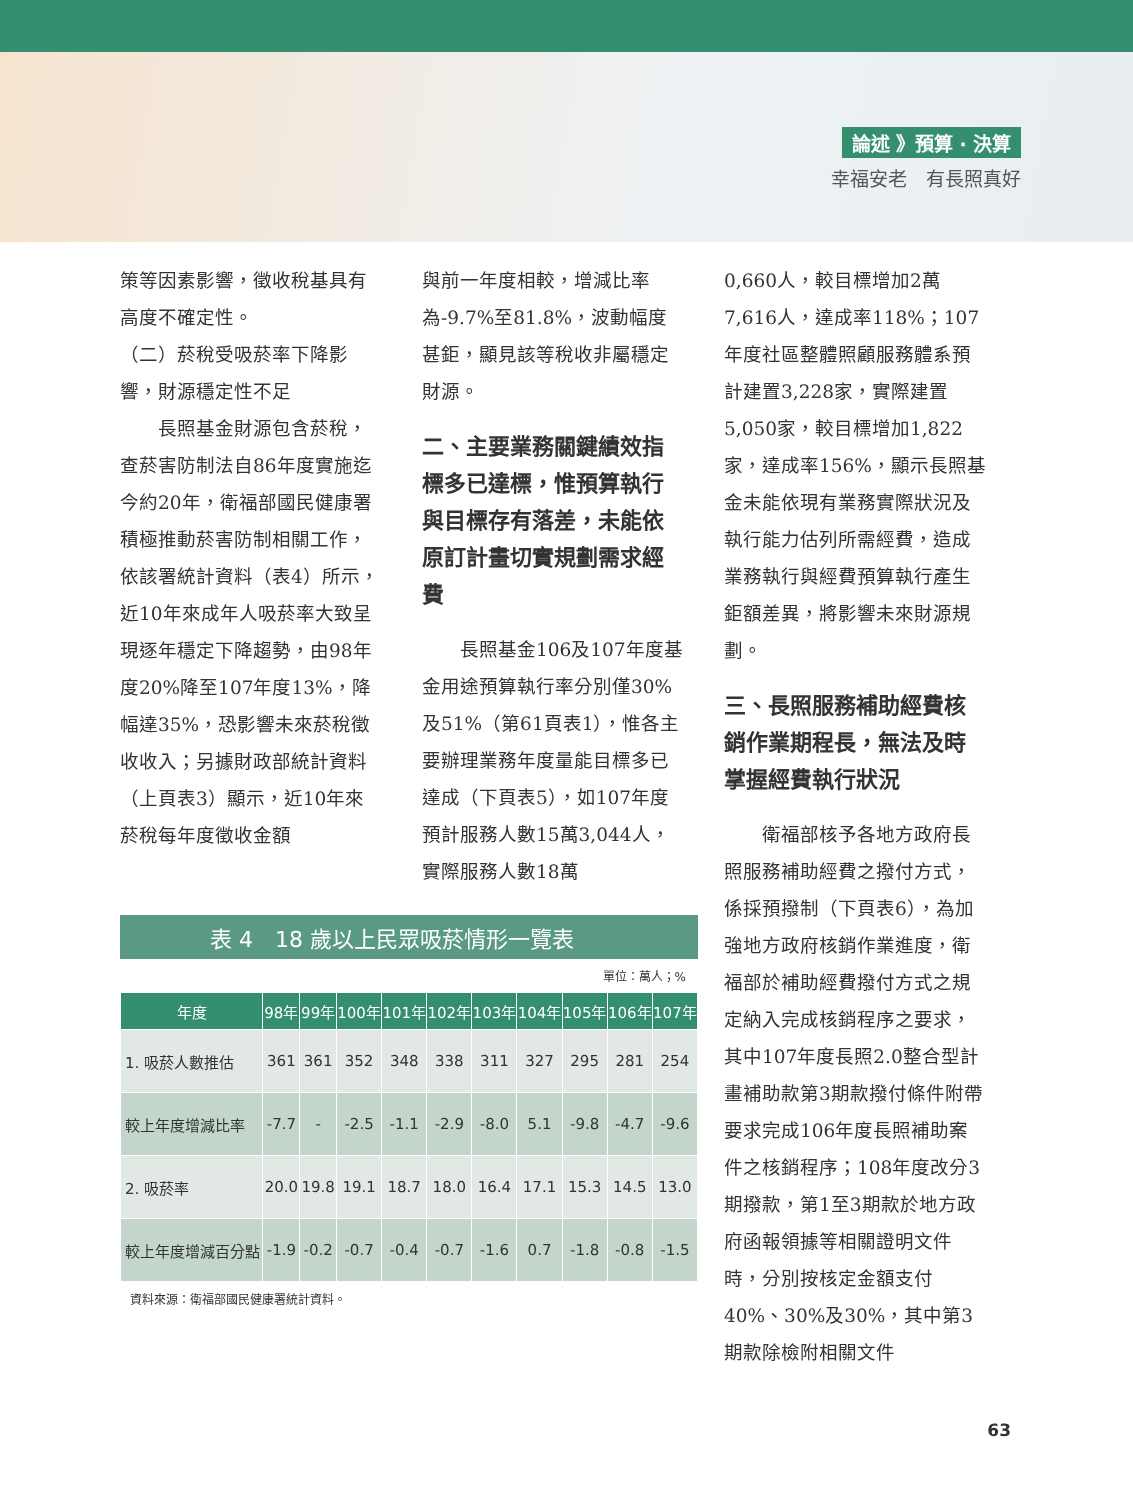論述 》預算 ‧ 決算
幸福安老　有長照真好
策等因素影響，徵收稅基具有高度不確定性。
（二）菸稅受吸菸率下降影響，財源穩定性不足
　　長照基金財源包含菸稅，查菸害防制法自86年度實施迄今約20年，衛福部國民健康署積極推動菸害防制相關工作，依該署統計資料（表4）所示，近10年來成年人吸菸率大致呈現逐年穩定下降趨勢，由98年度20%降至107年度13%，降幅達35%，恐影響未來菸稅徵收收入；另據財政部統計資料（上頁表3）顯示，近10年來菸稅每年度徵收金額
與前一年度相較，增減比率為-9.7%至81.8%，波動幅度甚鉅，顯見該等稅收非屬穩定財源。
二、主要業務關鍵績效指標多已達標，惟預算執行與目標存有落差，未能依原訂計畫切實規劃需求經費
　　長照基金106及107年度基金用途預算執行率分別僅30%及51%（第61頁表1），惟各主要辦理業務年度量能目標多已達成（下頁表5），如107年度預計服務人數15萬3,044人，實際服務人數18萬
0,660人，較目標增加2萬7,616人，達成率118%；107年度社區整體照顧服務體系預計建置3,228家，實際建置5,050家，較目標增加1,822家，達成率156%，顯示長照基金未能依現有業務實際狀況及執行能力估列所需經費，造成業務執行與經費預算執行產生鉅額差異，將影響未來財源規劃。
三、長照服務補助經費核銷作業期程長，無法及時掌握經費執行狀況
　　衛福部核予各地方政府長照服務補助經費之撥付方式，係採預撥制（下頁表6），為加強地方政府核銷作業進度，衛福部於補助經費撥付方式之規定納入完成核銷程序之要求，其中107年度長照2.0整合型計畫補助款第3期款撥付條件附帶要求完成106年度長照補助案件之核銷程序；108年度改分3期撥款，第1至3期款於地方政府函報領據等相關證明文件時，分別按核定金額支付40%、30%及30%，其中第3期款除檢附相關文件
表 4　18 歲以上民眾吸菸情形一覽表
單位：萬人；%
| 年度 | 98年 | 99年 | 100年 | 101年 | 102年 | 103年 | 104年 | 105年 | 106年 | 107年 |
| --- | --- | --- | --- | --- | --- | --- | --- | --- | --- | --- |
| 1. 吸菸人數推估 | 361 | 361 | 352 | 348 | 338 | 311 | 327 | 295 | 281 | 254 |
| 較上年度增減比率 | -7.7 | - | -2.5 | -1.1 | -2.9 | -8.0 | 5.1 | -9.8 | -4.7 | -9.6 |
| 2. 吸菸率 | 20.0 | 19.8 | 19.1 | 18.7 | 18.0 | 16.4 | 17.1 | 15.3 | 14.5 | 13.0 |
| 較上年度增減百分點 | -1.9 | -0.2 | -0.7 | -0.4 | -0.7 | -1.6 | 0.7 | -1.8 | -0.8 | -1.5 |
資料來源：衛福部國民健康署統計資料。
63